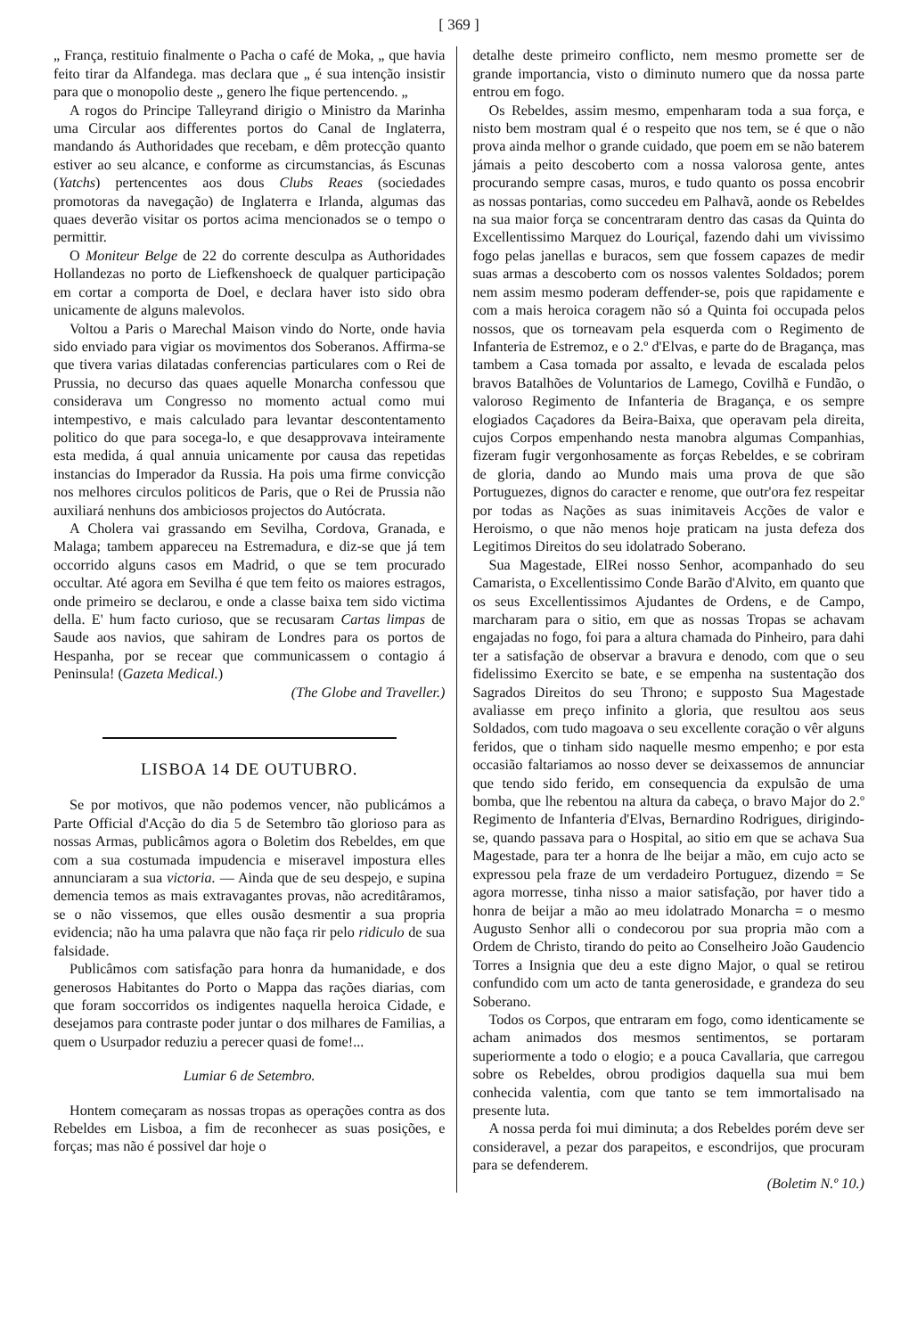[ 369 ]
„ França, restituio finalmente o Pacha o café de Moka, „ que havia feito tirar da Alfandega. mas declara que „ é sua intenção insistir para que o monopolio deste „ genero lhe fique pertencendo. „
A rogos do Principe Talleyrand dirigio o Ministro da Marinha uma Circular aos differentes portos do Canal de Inglaterra, mandando ás Authoridades que recebam, e dêm protecção quanto estiver ao seu alcance, e conforme as circumstancias, ás Escunas (Yatchs) pertencentes aos dous Clubs Reaes (sociedades promotoras da navegação) de Inglaterra e Irlanda, algumas das quaes deverão visitar os portos acima mencionados se o tempo o permittir.
O Moniteur Belge de 22 do corrente desculpa as Authoridades Hollandezas no porto de Liefkenshoeck de qualquer participação em cortar a comporta de Doel, e declara haver isto sido obra unicamente de alguns malevolos.
Voltou a Paris o Marechal Maison vindo do Norte, onde havia sido enviado para vigiar os movimentos dos Soberanos. Affirma-se que tivera varias dilatadas conferencias particulares com o Rei de Prussia, no decurso das quaes aquelle Monarcha confessou que considerava um Congresso no momento actual como mui intempestivo, e mais calculado para levantar descontentamento politico do que para socega-lo, e que desapprovava inteiramente esta medida, á qual annuia unicamente por causa das repetidas instancias do Imperador da Russia. Ha pois uma firme convicção nos melhores circulos politicos de Paris, que o Rei de Prussia não auxiliará nenhuns dos ambiciosos projectos do Autócrata.
A Cholera vai grassando em Sevilha, Cordova, Granada, e Malaga; tambem appareceu na Estremadura, e diz-se que já tem occorrido alguns casos em Madrid, o que se tem procurado occultar. Até agora em Sevilha é que tem feito os maiores estragos, onde primeiro se declarou, e onde a classe baixa tem sido victima della. E' hum facto curioso, que se recusaram Cartas limpas de Saude aos navios, que sahiram de Londres para os portos de Hespanha, por se recear que communicassem o contagio á Peninsula! (Gazeta Medical.)
(The Globe and Traveller.)
LISBOA 14 DE OUTUBRO.
Se por motivos, que não podemos vencer, não publicámos a Parte Official d'Acção do dia 5 de Setembro tão glorioso para as nossas Armas, publicâmos agora o Boletim dos Rebeldes, em que com a sua costumada impudencia e miseravel impostura elles annunciaram a sua victoria. — Ainda que de seu despejo, e supina demencia temos as mais extravagantes provas, não acreditâramos, se o não vissemos, que elles ousão desmentir a sua propria evidencia; não ha uma palavra que não faça rir pelo ridiculo de sua falsidade.
Publicâmos com satisfação para honra da humanidade, e dos generosos Habitantes do Porto o Mappa das rações diarias, com que foram soccorridos os indigentes naquella heroica Cidade, e desejamos para contraste poder juntar o dos milhares de Familias, a quem o Usurpador reduziu a perecer quasi de fome!...
Lumiar 6 de Setembro.
Hontem começaram as nossas tropas as operações contra as dos Rebeldes em Lisboa, a fim de reconhecer as suas posições, e forças; mas não é possivel dar hoje o
detalhe deste primeiro conflicto, nem mesmo promette ser de grande importancia, visto o diminuto numero que da nossa parte entrou em fogo.
Os Rebeldes, assim mesmo, empenharam toda a sua força, e nisto bem mostram qual é o respeito que nos tem, se é que o não prova ainda melhor o grande cuidado, que poem em se não baterem jámais a peito descoberto com a nossa valorosa gente, antes procurando sempre casas, muros, e tudo quanto os possa encobrir as nossas pontarias, como succedeu em Palhavã, aonde os Rebeldes na sua maior força se concentraram dentro das casas da Quinta do Excellentissimo Marquez do Louriçal, fazendo dahi um vivissimo fogo pelas janellas e buracos, sem que fossem capazes de medir suas armas a descoberto com os nossos valentes Soldados; porem nem assim mesmo poderam deffender-se, pois que rapidamente e com a mais heroica coragem não só a Quinta foi occupada pelos nossos, que os torneavam pela esquerda com o Regimento de Infanteria de Estremoz, e o 2.º d'Elvas, e parte do de Bragança, mas tambem a Casa tomada por assalto, e levada de escalada pelos bravos Batalhões de Voluntarios de Lamego, Covilhã e Fundão, o valoroso Regimento de Infanteria de Bragança, e os sempre elogiados Caçadores da Beira-Baixa, que operavam pela direita, cujos Corpos empenhando nesta manobra algumas Companhias, fizeram fugir vergonhosamente as forças Rebeldes, e se cobriram de gloria, dando ao Mundo mais uma prova de que são Portuguezes, dignos do caracter e renome, que outr'ora fez respeitar por todas as Nações as suas inimitaveis Acções de valor e Heroismo, o que não menos hoje praticam na justa defeza dos Legitimos Direitos do seu idolatrado Soberano.
Sua Magestade, ElRei nosso Senhor, acompanhado do seu Camarista, o Excellentissimo Conde Barão d'Alvito, em quanto que os seus Excellentissimos Ajudantes de Ordens, e de Campo, marcharam para o sitio, em que as nossas Tropas se achavam engajadas no fogo, foi para a altura chamada do Pinheiro, para dahi ter a satisfação de observar a bravura e denodo, com que o seu fidelissimo Exercito se bate, e se empenha na sustentação dos Sagrados Direitos do seu Throno; e supposto Sua Magestade avaliasse em preço infinito a gloria, que resultou aos seus Soldados, com tudo magoava o seu excellente coração o vêr alguns feridos, que o tinham sido naquelle mesmo empenho; e por esta occasião faltariamos ao nosso dever se deixassemos de annunciar que tendo sido ferido, em consequencia da expulsão de uma bomba, que lhe rebentou na altura da cabeça, o bravo Major do 2.º Regimento de Infanteria d'Elvas, Bernardino Rodrigues, dirigindo-se, quando passava para o Hospital, ao sitio em que se achava Sua Magestade, para ter a honra de lhe beijar a mão, em cujo acto se expressou pela fraze de um verdadeiro Portuguez, dizendo = Se agora morresse, tinha nisso a maior satisfação, por haver tido a honra de beijar a mão ao meu idolatrado Monarcha = o mesmo Augusto Senhor alli o condecorou por sua propria mão com a Ordem de Christo, tirando do peito ao Conselheiro João Gaudencio Torres a Insignia que deu a este digno Major, o qual se retirou confundido com um acto de tanta generosidade, e grandeza do seu Soberano.
Todos os Corpos, que entraram em fogo, como identicamente se acham animados dos mesmos sentimentos, se portaram superiormente a todo o elogio; e a pouca Cavallaria, que carregou sobre os Rebeldes, obrou prodigios daquella sua mui bem conhecida valentia, com que tanto se tem immortalisado na presente luta.
A nossa perda foi mui diminuta; a dos Rebeldes porém deve ser consideravel, a pezar dos parapeitos, e escondrijos, que procuram para se defenderem.
(Boletim N.º 10.)